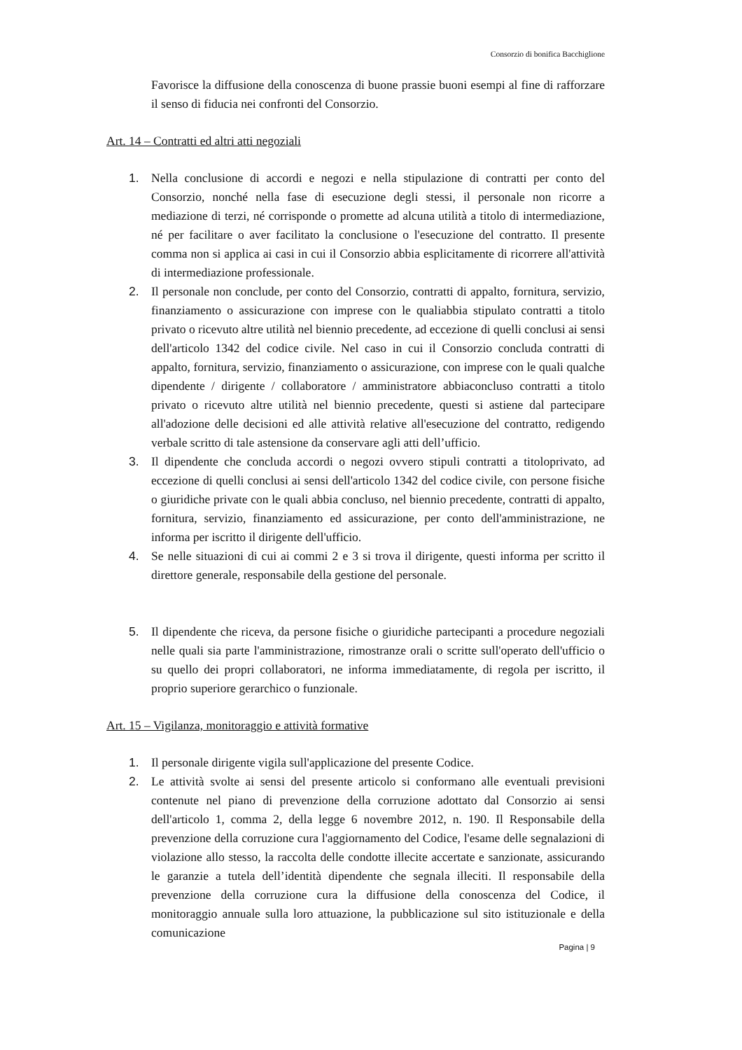Consorzio di bonifica Bacchiglione
Favorisce la diffusione della conoscenza di buone prassie buoni esempi al fine di rafforzare il senso di fiducia nei confronti del Consorzio.
Art. 14 – Contratti ed altri atti negoziali
1. Nella conclusione di accordi e negozi e nella stipulazione di contratti per conto del Consorzio, nonché nella fase di esecuzione degli stessi, il personale non ricorre a mediazione di terzi, né corrisponde o promette ad alcuna utilità a titolo di intermediazione, né per facilitare o aver facilitato la conclusione o l'esecuzione del contratto. Il presente comma non si applica ai casi in cui il Consorzio abbia esplicitamente di ricorrere all'attività di intermediazione professionale.
2. Il personale non conclude, per conto del Consorzio, contratti di appalto, fornitura, servizio, finanziamento o assicurazione con imprese con le qualiabbia stipulato contratti a titolo privato o ricevuto altre utilità nel biennio precedente, ad eccezione di quelli conclusi ai sensi dell'articolo 1342 del codice civile. Nel caso in cui il Consorzio concluda contratti di appalto, fornitura, servizio, finanziamento o assicurazione, con imprese con le quali qualche dipendente / dirigente / collaboratore / amministratore abbiaconcluso contratti a titolo privato o ricevuto altre utilità nel biennio precedente, questi si astiene dal partecipare all'adozione delle decisioni ed alle attività relative all'esecuzione del contratto, redigendo verbale scritto di tale astensione da conservare agli atti dell’ufficio.
3. Il dipendente che concluda accordi o negozi ovvero stipuli contratti a titoloprivato, ad eccezione di quelli conclusi ai sensi dell'articolo 1342 del codice civile, con persone fisiche o giuridiche private con le quali abbia concluso, nel biennio precedente, contratti di appalto, fornitura, servizio, finanziamento ed assicurazione, per conto dell'amministrazione, ne informa per iscritto il dirigente dell'ufficio.
4. Se nelle situazioni di cui ai commi 2 e 3 si trova il dirigente, questi informa per scritto il direttore generale, responsabile della gestione del personale.
5. Il dipendente che riceva, da persone fisiche o giuridiche partecipanti a procedure negoziali nelle quali sia parte l'amministrazione, rimostranze orali o scritte sull'operato dell'ufficio o su quello dei propri collaboratori, ne informa immediatamente, di regola per iscritto, il proprio superiore gerarchico o funzionale.
Art. 15 – Vigilanza, monitoraggio e attività formative
1. Il personale dirigente vigila sull'applicazione del presente Codice.
2. Le attività svolte ai sensi del presente articolo si conformano alle eventuali previsioni contenute nel piano di prevenzione della corruzione adottato dal Consorzio ai sensi dell'articolo 1, comma 2, della legge 6 novembre 2012, n. 190. Il Responsabile della prevenzione della corruzione cura l'aggiornamento del Codice, l'esame delle segnalazioni di violazione allo stesso, la raccolta delle condotte illecite accertate e sanzionate, assicurando le garanzie a tutela dell’identità dipendente che segnala illeciti. Il responsabile della prevenzione della corruzione cura la diffusione della conoscenza del Codice, il monitoraggio annuale sulla loro attuazione, la pubblicazione sul sito istituzionale e della comunicazione
Pagina | 9